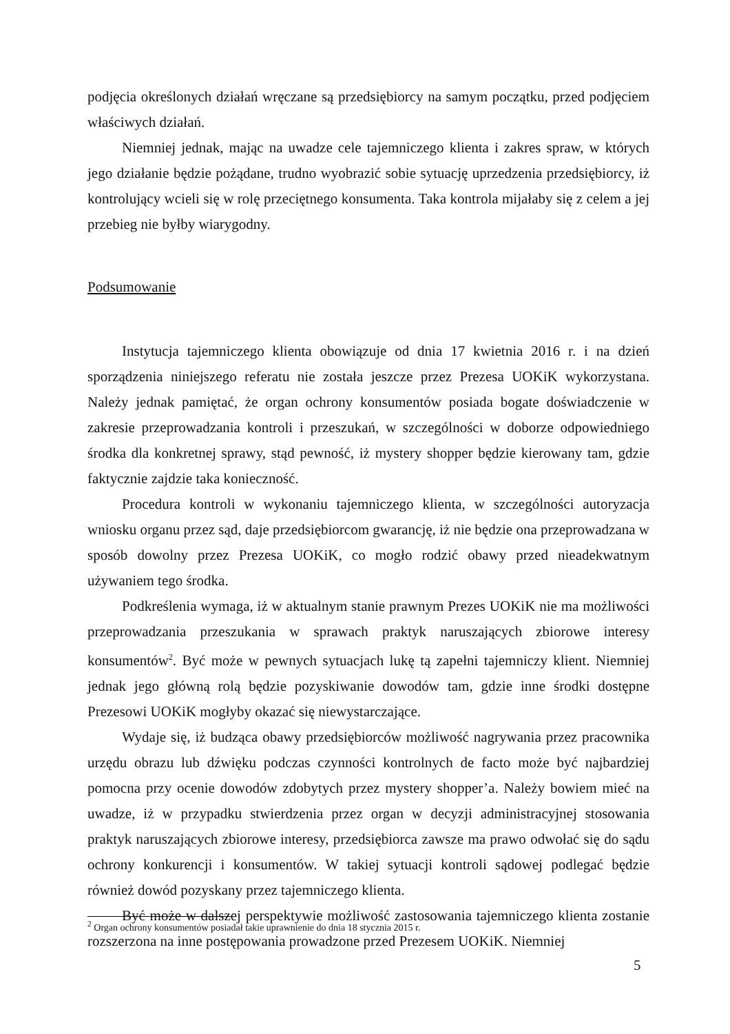podjęcia określonych działań wręczane są przedsiębiorcy na samym początku, przed podjęciem właściwych działań.
Niemniej jednak, mając na uwadze cele tajemniczego klienta i zakres spraw, w których jego działanie będzie pożądane, trudno wyobrazić sobie sytuację uprzedzenia przedsiębiorcy, iż kontrolujący wcieli się w rolę przeciętnego konsumenta. Taka kontrola mijałaby się z celem a jej przebieg nie byłby wiarygodny.
Podsumowanie
Instytucja tajemniczego klienta obowiązuje od dnia 17 kwietnia 2016 r. i na dzień sporządzenia niniejszego referatu nie została jeszcze przez Prezesa UOKiK wykorzystana. Należy jednak pamiętać, że organ ochrony konsumentów posiada bogate doświadczenie w zakresie przeprowadzania kontroli i przeszukań, w szczególności w doborze odpowiedniego środka dla konkretnej sprawy, stąd pewność, iż mystery shopper będzie kierowany tam, gdzie faktycznie zajdzie taka konieczność.
Procedura kontroli w wykonaniu tajemniczego klienta, w szczególności autoryzacja wniosku organu przez sąd, daje przedsiębiorcom gwarancję, iż nie będzie ona przeprowadzana w sposób dowolny przez Prezesa UOKiK, co mogło rodzić obawy przed nieadekwatnym używaniem tego środka.
Podkreślenia wymaga, iż w aktualnym stanie prawnym Prezes UOKiK nie ma możliwości przeprowadzania przeszukania w sprawach praktyk naruszających zbiorowe interesy konsumentów<sup>2</sup>. Być może w pewnych sytuacjach lukę tą zapełni tajemniczy klient. Niemniej jednak jego główną rolą będzie pozyskiwanie dowodów tam, gdzie inne środki dostępne Prezesowi UOKiK mogłyby okazać się niewystarczające.
Wydaje się, iż budząca obawy przedsiębiorców możliwość nagrywania przez pracownika urzędu obrazu lub dźwięku podczas czynności kontrolnych de facto może być najbardziej pomocna przy ocenie dowodów zdobytych przez mystery shopper’a. Należy bowiem mieć na uwadze, iż w przypadku stwierdzenia przez organ w decyzji administracyjnej stosowania praktyk naruszających zbiorowe interesy, przedsiębiorca zawsze ma prawo odwołać się do sądu ochrony konkurencji i konsumentów. W takiej sytuacji kontroli sądowej podlegać będzie również dowód pozyskany przez tajemniczego klienta.
Być może w dalszej perspektywie możliwość zastosowania tajemniczego klienta zostanie rozszerzona na inne postępowania prowadzone przed Prezesem UOKiK. Niemniej
<sup>2</sup> Organ ochrony konsumentów posiadał takie uprawnienie do dnia 18 stycznia 2015 r.
5